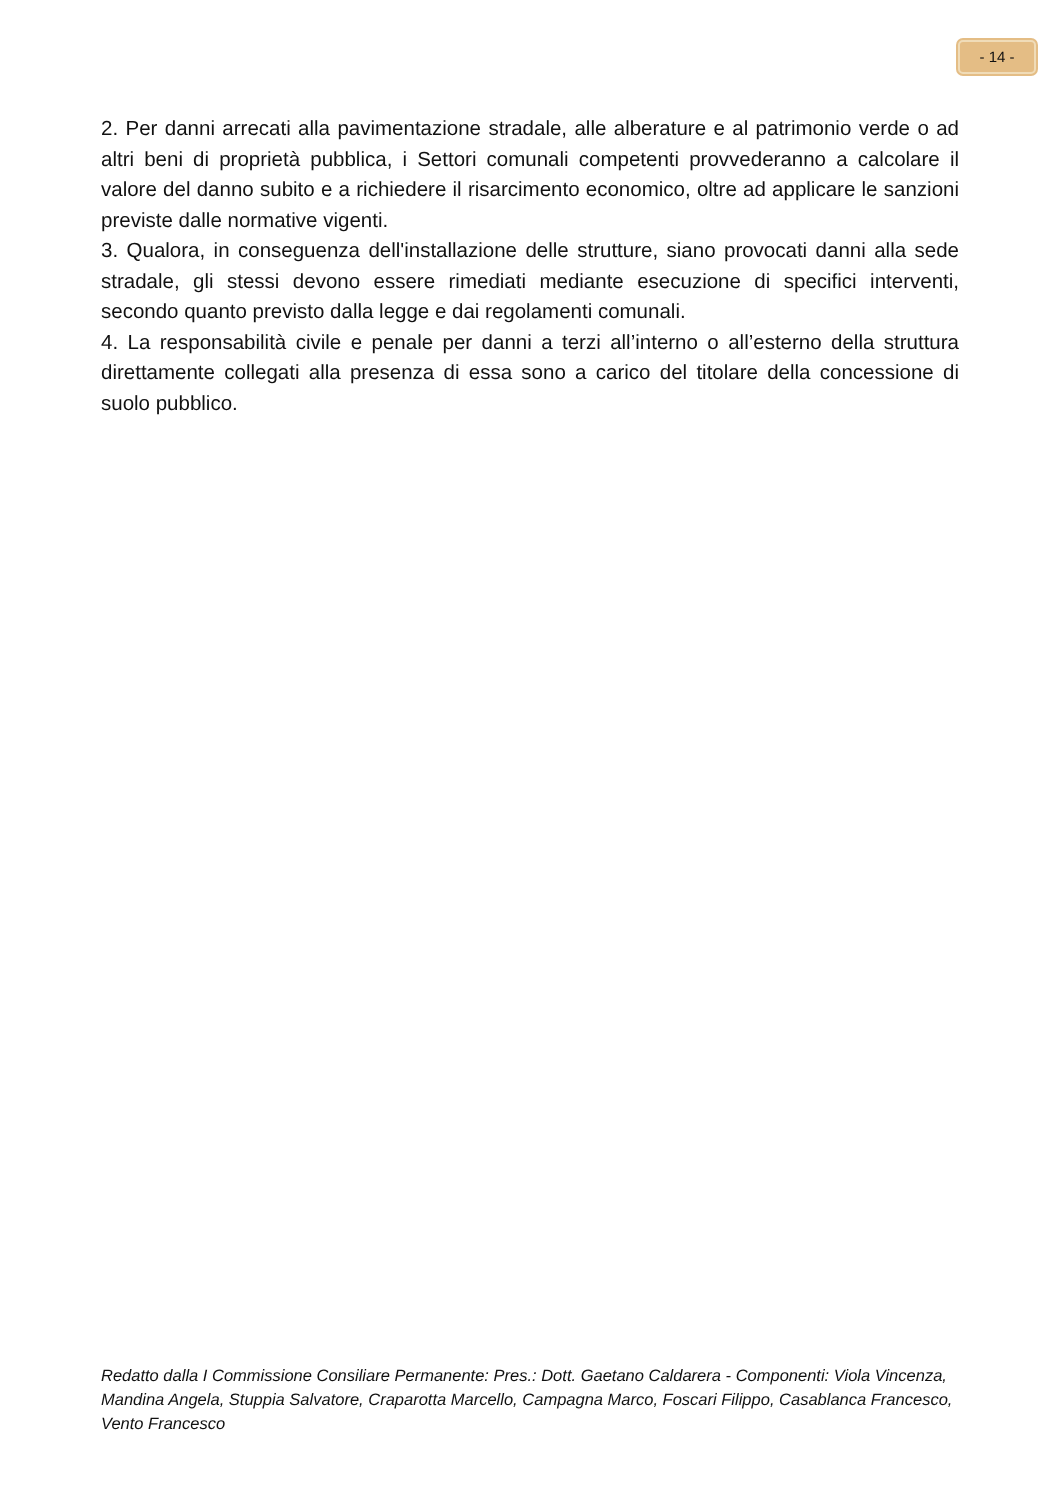- 14 -
2. Per danni arrecati alla pavimentazione stradale, alle alberature e al patrimonio verde o ad altri beni di proprietà pubblica, i Settori comunali competenti provvederanno a calcolare il valore del danno subito e a richiedere il risarcimento economico, oltre ad applicare le sanzioni previste dalle normative vigenti.
3. Qualora, in conseguenza dell'installazione delle strutture, siano provocati danni alla sede stradale, gli stessi devono essere rimediati mediante esecuzione di specifici interventi, secondo quanto previsto dalla legge e dai regolamenti comunali.
4. La responsabilità civile e penale per danni a terzi all’interno o all’esterno della struttura direttamente collegati alla presenza di essa sono a carico del titolare della concessione di suolo pubblico.
Redatto dalla I Commissione Consiliare Permanente: Pres.: Dott. Gaetano Caldarera - Componenti: Viola Vincenza, Mandina Angela, Stuppia Salvatore, Craparotta Marcello, Campagna Marco, Foscari Filippo, Casablanca Francesco, Vento Francesco